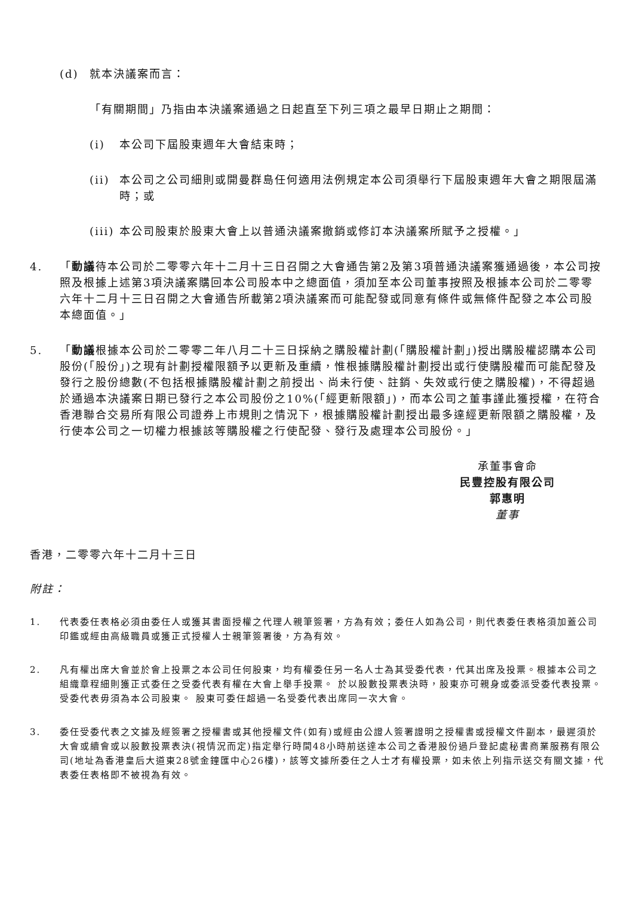(d) 就本決議案而言：
「有關期間」乃指由本決議案通過之日起直至下列三項之最早日期止之期間：
(i) 本公司下屆股東週年大會結束時；
(ii)
本公司之公司細則或開曼群島任何適用法例規定本公司須舉行下屆股東週年大會之期限屆滿時；或
(iii)
本公司股東於股東大會上以普通決議案撤銷或修訂本決議案所賦予之授權。」
4. 「動議待本公司於二零零六年十二月十三日召開之大會通告第2及第3項普通決議案獲通過後，本公司按照及根據上述第3項決議案購回本公司股本中之總面值，須加至本公司董事按照及根據本公司於二零零六年十二月十三日召開之大會通告所載第2項決議案而可能配發或同意有條件或無條件配發之本公司股本總面值。」
5. 「動議根據本公司於二零零二年八月二十三日採納之購股權計劃(「購股權計劃」)授出購股權認購本公司股份(「股份」)之現有計劃授權限額予以更新及重續，惟根據購股權計劃授出或行使購股權而可能配發及發行之股份總數(不包括根據購股權計劃之前授出、尚未行使、註銷、失效或行使之購股權)，不得超過於通過本決議案日期已發行之本公司股份之10%(「經更新限額」)，而本公司之董事謹此獲授權，在符合香港聯合交易所有限公司證券上市規則之情況下，根據購股權計劃授出最多達經更新限額之購股權，及行使本公司之一切權力根據該等購股權之行使配發、發行及處理本公司股份。」
承董事會命
民豐控股有限公司
郭惠明
董事
香港，二零零六年十二月十三日
附註：
1. 代表委任表格必須由委任人或獲其書面授權之代理人親筆簽署，方為有效；委任人如為公司，則代表委任表格須加蓋公司印鑑或經由高級職員或獲正式授權人士親筆簽署後，方為有效。
2. 凡有權出席大會並於會上投票之本公司任何股東，均有權委任另一名人士為其受委代表，代其出席及投票。根據本公司之組織章程細則獲正式委任之受委代表有權在大會上舉手投票。 於以股數投票表決時，股東亦可親身或委派受委代表投票。 受委代表毋須為本公司股東。 股東可委任超過一名受委代表出席同一次大會。
3. 委任受委代表之文據及經簽署之授權書或其他授權文件(如有)或經由公證人簽署證明之授權書或授權文件副本，最遲須於大會或續會或以股數投票表決(視情況而定)指定舉行時間48小時前送達本公司之香港股份過戶登記處秘書商業服務有限公司(地址為香港皇后大道東28號金鐘匯中心26樓)，該等文據所委任之人士才有權投票，如未依上列指示送交有關文據，代表委任表格即不被視為有效。